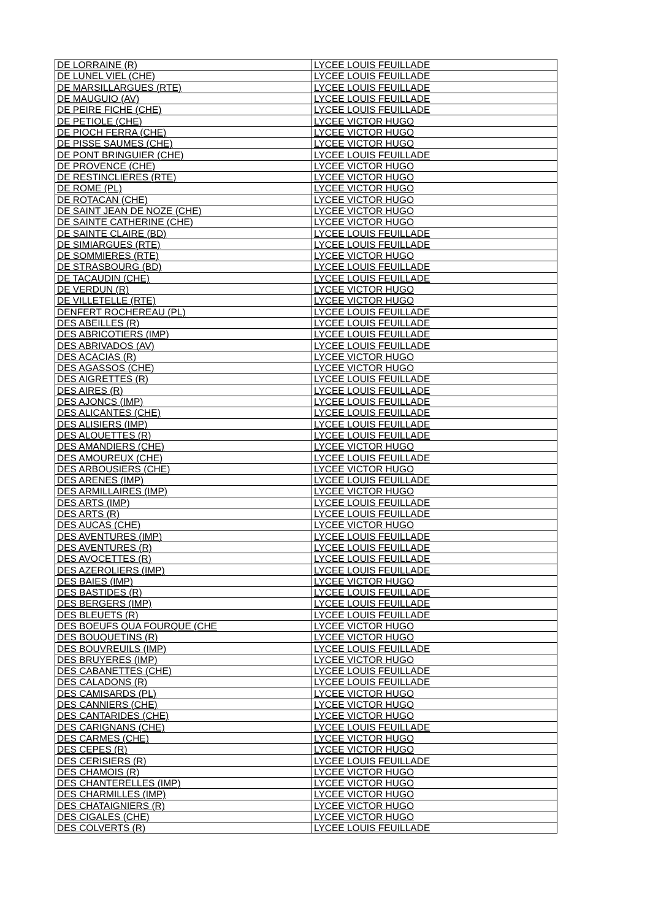| DE LORRAINE (R) | LYCEE LOUIS FEUILLADE |
| DE LUNEL VIEL (CHE) | LYCEE LOUIS FEUILLADE |
| DE MARSILLARGUES (RTE) | LYCEE LOUIS FEUILLADE |
| DE MAUGUIO (AV) | LYCEE LOUIS FEUILLADE |
| DE PEIRE FICHE (CHE) | LYCEE LOUIS FEUILLADE |
| DE PETIOLE (CHE) | LYCEE VICTOR HUGO |
| DE PIOCH FERRA (CHE) | LYCEE VICTOR HUGO |
| DE PISSE SAUMES (CHE) | LYCEE VICTOR HUGO |
| DE PONT BRINGUIER (CHE) | LYCEE LOUIS FEUILLADE |
| DE PROVENCE (CHE) | LYCEE VICTOR HUGO |
| DE RESTINCLIERES (RTE) | LYCEE VICTOR HUGO |
| DE ROME (PL) | LYCEE VICTOR HUGO |
| DE ROTACAN (CHE) | LYCEE VICTOR HUGO |
| DE SAINT JEAN DE NOZE (CHE) | LYCEE VICTOR HUGO |
| DE SAINTE CATHERINE (CHE) | LYCEE VICTOR HUGO |
| DE SAINTE CLAIRE (BD) | LYCEE LOUIS FEUILLADE |
| DE SIMIARGUES (RTE) | LYCEE LOUIS FEUILLADE |
| DE SOMMIERES (RTE) | LYCEE VICTOR HUGO |
| DE STRASBOURG (BD) | LYCEE LOUIS FEUILLADE |
| DE TACAUDIN (CHE) | LYCEE LOUIS FEUILLADE |
| DE VERDUN (R) | LYCEE VICTOR HUGO |
| DE VILLETELLE (RTE) | LYCEE VICTOR HUGO |
| DENFERT ROCHEREAU (PL) | LYCEE LOUIS FEUILLADE |
| DES ABEILLES (R) | LYCEE LOUIS FEUILLADE |
| DES ABRICOTIERS (IMP) | LYCEE LOUIS FEUILLADE |
| DES ABRIVADOS (AV) | LYCEE LOUIS FEUILLADE |
| DES ACACIAS (R) | LYCEE VICTOR HUGO |
| DES AGASSOS (CHE) | LYCEE VICTOR HUGO |
| DES AIGRETTES (R) | LYCEE LOUIS FEUILLADE |
| DES AIRES (R) | LYCEE LOUIS FEUILLADE |
| DES AJONCS (IMP) | LYCEE LOUIS FEUILLADE |
| DES ALICANTES (CHE) | LYCEE LOUIS FEUILLADE |
| DES ALISIERS (IMP) | LYCEE LOUIS FEUILLADE |
| DES ALOUETTES (R) | LYCEE LOUIS FEUILLADE |
| DES AMANDIERS (CHE) | LYCEE VICTOR HUGO |
| DES AMOUREUX (CHE) | LYCEE LOUIS FEUILLADE |
| DES ARBOUSIERS (CHE) | LYCEE VICTOR HUGO |
| DES ARENES (IMP) | LYCEE LOUIS FEUILLADE |
| DES ARMILLAIRES (IMP) | LYCEE VICTOR HUGO |
| DES ARTS (IMP) | LYCEE LOUIS FEUILLADE |
| DES ARTS (R) | LYCEE LOUIS FEUILLADE |
| DES AUCAS (CHE) | LYCEE VICTOR HUGO |
| DES AVENTURES (IMP) | LYCEE LOUIS FEUILLADE |
| DES AVENTURES (R) | LYCEE LOUIS FEUILLADE |
| DES AVOCETTES (R) | LYCEE LOUIS FEUILLADE |
| DES AZEROLIERS (IMP) | LYCEE LOUIS FEUILLADE |
| DES BAIES (IMP) | LYCEE VICTOR HUGO |
| DES BASTIDES (R) | LYCEE LOUIS FEUILLADE |
| DES BERGERS (IMP) | LYCEE LOUIS FEUILLADE |
| DES BLEUETS (R) | LYCEE LOUIS FEUILLADE |
| DES BOEUFS QUA FOURQUE (CHE | LYCEE VICTOR HUGO |
| DES BOUQUETINS (R) | LYCEE VICTOR HUGO |
| DES BOUVREUILS (IMP) | LYCEE LOUIS FEUILLADE |
| DES BRUYERES (IMP) | LYCEE VICTOR HUGO |
| DES CABANETTES (CHE) | LYCEE LOUIS FEUILLADE |
| DES CALADONS (R) | LYCEE LOUIS FEUILLADE |
| DES CAMISARDS (PL) | LYCEE VICTOR HUGO |
| DES CANNIERS (CHE) | LYCEE VICTOR HUGO |
| DES CANTARIDES (CHE) | LYCEE VICTOR HUGO |
| DES CARIGNANS (CHE) | LYCEE LOUIS FEUILLADE |
| DES CARMES (CHE) | LYCEE VICTOR HUGO |
| DES CEPES (R) | LYCEE VICTOR HUGO |
| DES CERISIERS (R) | LYCEE LOUIS FEUILLADE |
| DES CHAMOIS (R) | LYCEE VICTOR HUGO |
| DES CHANTERELLES (IMP) | LYCEE VICTOR HUGO |
| DES CHARMILLES (IMP) | LYCEE VICTOR HUGO |
| DES CHATAIGNIERS (R) | LYCEE VICTOR HUGO |
| DES CIGALES (CHE) | LYCEE VICTOR HUGO |
| DES COLVERTS (R) | LYCEE LOUIS FEUILLADE |